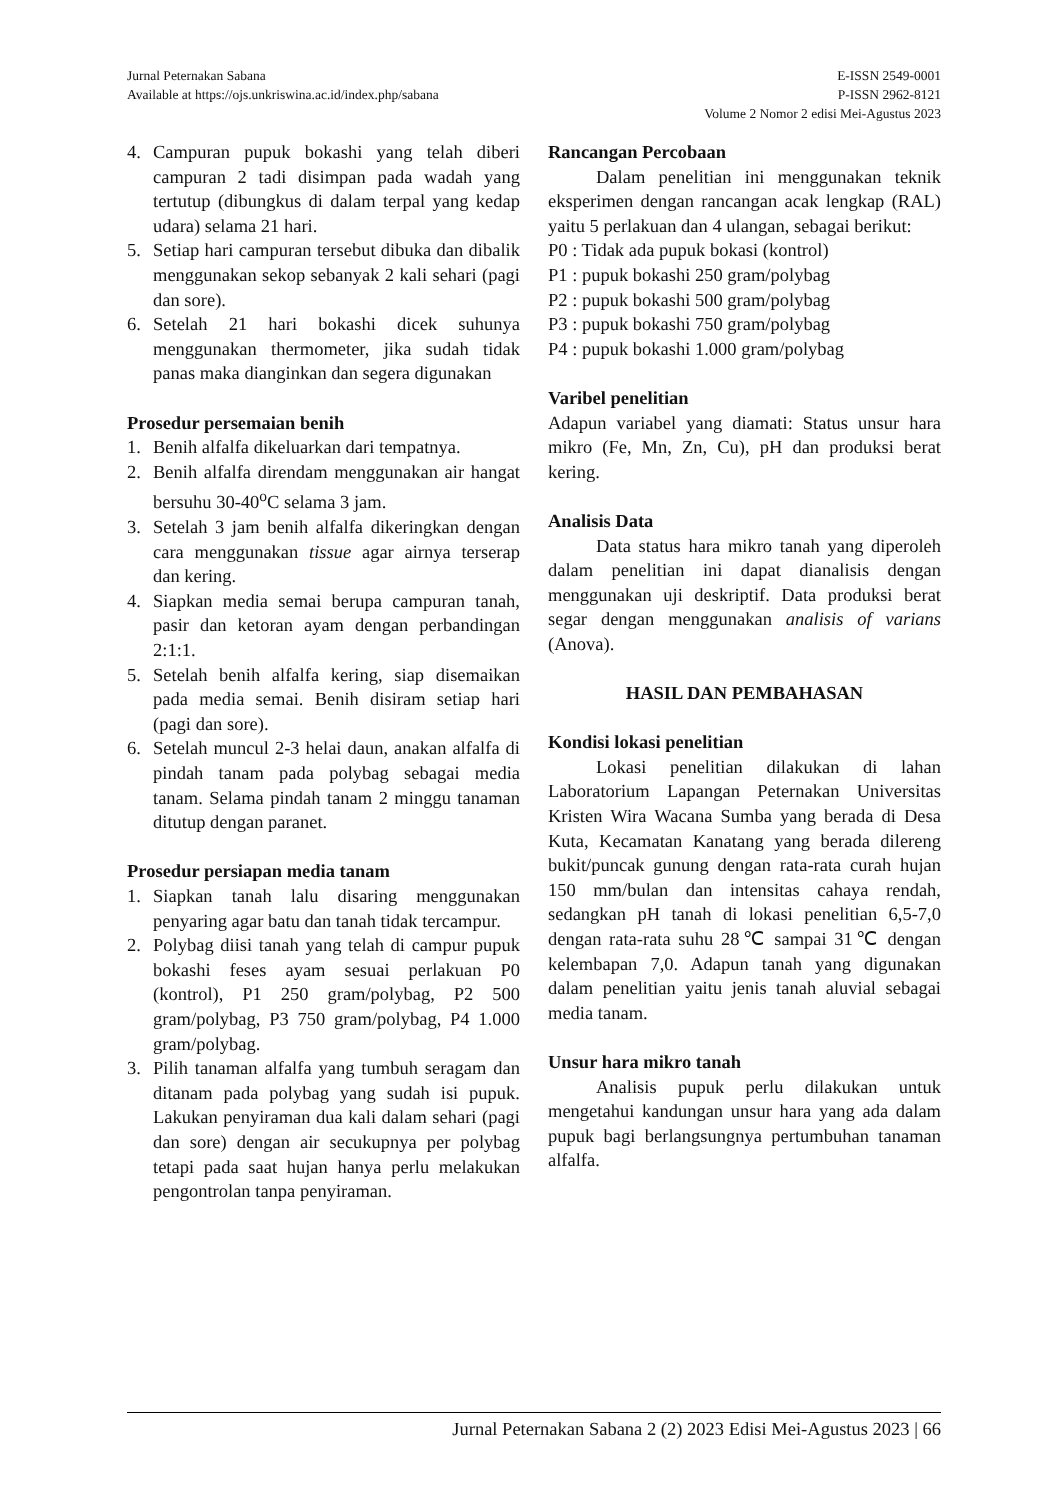Jurnal Peternakan Sabana
Available at https://ojs.unkriswina.ac.id/index.php/sabana
E-ISSN 2549-0001
P-ISSN 2962-8121
Volume 2 Nomor 2 edisi Mei-Agustus 2023
4. Campuran pupuk bokashi yang telah diberi campuran 2 tadi disimpan pada wadah yang tertutup (dibungkus di dalam terpal yang kedap udara) selama 21 hari.
5. Setiap hari campuran tersebut dibuka dan dibalik menggunakan sekop sebanyak 2 kali sehari (pagi dan sore).
6. Setelah 21 hari bokashi dicek suhunya menggunakan thermometer, jika sudah tidak panas maka dianginkan dan segera digunakan
Prosedur persemaian benih
1. Benih alfalfa dikeluarkan dari tempatnya.
2. Benih alfalfa direndam menggunakan air hangat bersuhu 30-40<sup>o</sup>C selama 3 jam.
3. Setelah 3 jam benih alfalfa dikeringkan dengan cara menggunakan tissue agar airnya terserap dan kering.
4. Siapkan media semai berupa campuran tanah, pasir dan ketoran ayam dengan perbandingan 2:1:1.
5. Setelah benih alfalfa kering, siap disemaikan pada media semai. Benih disiram setiap hari (pagi dan sore).
6. Setelah muncul 2-3 helai daun, anakan alfalfa di pindah tanam pada polybag sebagai media tanam. Selama pindah tanam 2 minggu tanaman ditutup dengan paranet.
Prosedur persiapan media tanam
1. Siapkan tanah lalu disaring menggunakan penyaring agar batu dan tanah tidak tercampur.
2. Polybag diisi tanah yang telah di campur pupuk bokashi feses ayam sesuai perlakuan P0 (kontrol), P1 250 gram/polybag, P2 500 gram/polybag, P3 750 gram/polybag, P4 1.000 gram/polybag.
3. Pilih tanaman alfalfa yang tumbuh seragam dan ditanam pada polybag yang sudah isi pupuk. Lakukan penyiraman dua kali dalam sehari (pagi dan sore) dengan air secukupnya per polybag tetapi pada saat hujan hanya perlu melakukan pengontrolan tanpa penyiraman.
Rancangan Percobaan
Dalam penelitian ini menggunakan teknik eksperimen dengan rancangan acak lengkap (RAL) yaitu 5 perlakuan dan 4 ulangan, sebagai berikut:
P0 : Tidak ada pupuk bokasi (kontrol)
P1 : pupuk bokashi 250 gram/polybag
P2 : pupuk bokashi 500 gram/polybag
P3 : pupuk bokashi 750 gram/polybag
P4 : pupuk bokashi 1.000 gram/polybag
Varibel penelitian
Adapun variabel yang diamati: Status unsur hara mikro (Fe, Mn, Zn, Cu), pH dan produksi berat kering.
Analisis Data
Data status hara mikro tanah yang diperoleh dalam penelitian ini dapat dianalisis dengan menggunakan uji deskriptif. Data produksi berat segar dengan menggunakan analisis of varians (Anova).
HASIL DAN PEMBAHASAN
Kondisi lokasi penelitian
Lokasi penelitian dilakukan di lahan Laboratorium Lapangan Peternakan Universitas Kristen Wira Wacana Sumba yang berada di Desa Kuta, Kecamatan Kanatang yang berada dilereng bukit/puncak gunung dengan rata-rata curah hujan 150 mm/bulan dan intensitas cahaya rendah, sedangkan pH tanah di lokasi penelitian 6,5-7,0 dengan rata-rata suhu 28℃ sampai 31℃ dengan kelembapan 7,0. Adapun tanah yang digunakan dalam penelitian yaitu jenis tanah aluvial sebagai media tanam.
Unsur hara mikro tanah
Analisis pupuk perlu dilakukan untuk mengetahui kandungan unsur hara yang ada dalam pupuk bagi berlangsungnya pertumbuhan tanaman alfalfa.
Jurnal Peternakan Sabana 2 (2) 2023 Edisi Mei-Agustus 2023 | 66